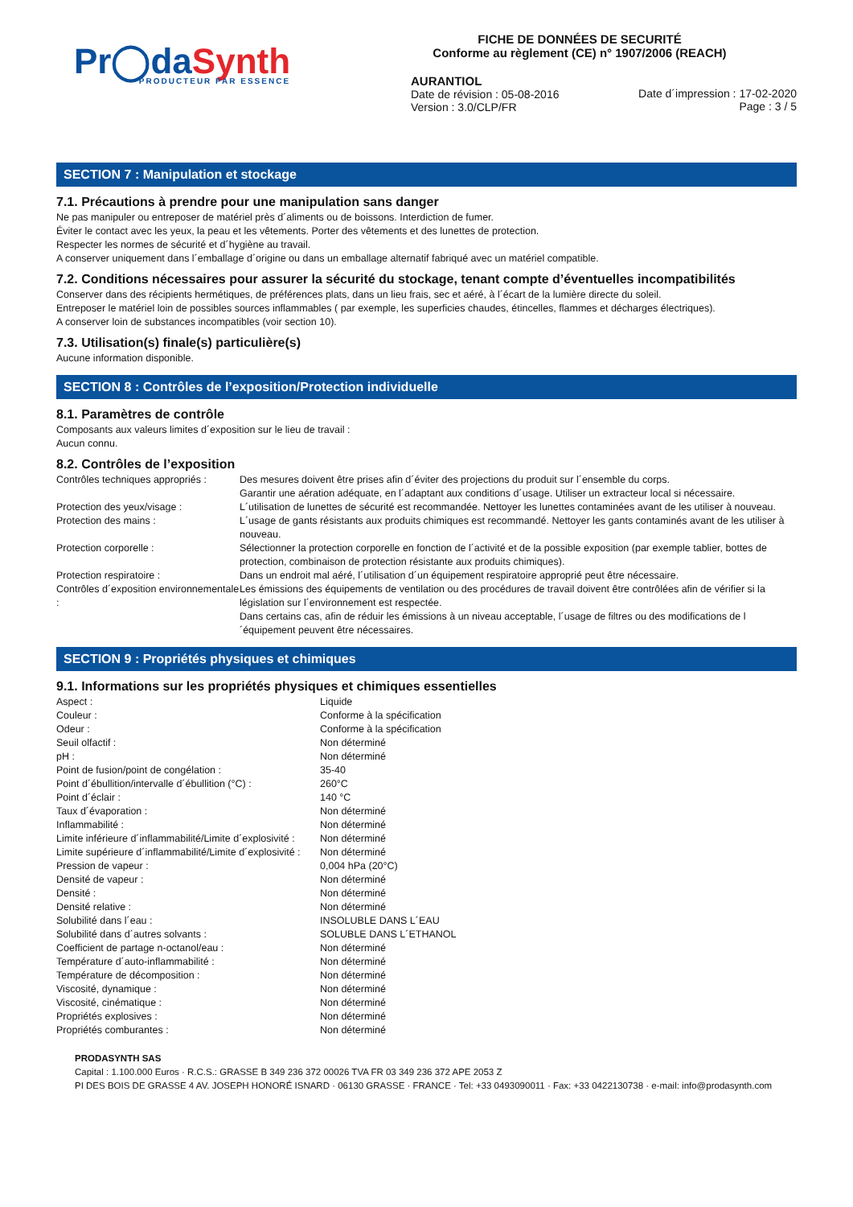Pr◯daSynth
PRODUCTEUR PAR ESSENCE
FICHE DE DONNÉES DE SECURITÉ
Conforme au règlement (CE) n° 1907/2006 (REACH)
AURANTIOL
Date de révision : 05-08-2016
Version : 3.0/CLP/FR
Date d´impression : 17-02-2020
Page : 3 / 5
SECTION 7 : Manipulation et stockage
7.1. Précautions à prendre pour une manipulation sans danger
Ne pas manipuler ou entreposer de matériel près d´aliments ou de boissons. Interdiction de fumer.
Éviter le contact avec les yeux, la peau et les vêtements. Porter des vêtements et des lunettes de protection.
Respecter les normes de sécurité et d´hygiène au travail.
A conserver uniquement dans l´emballage d´origine ou dans un emballage alternatif fabriqué avec un matériel compatible.
7.2. Conditions nécessaires pour assurer la sécurité du stockage, tenant compte d’éventuelles incompatibilités
Conserver dans des récipients hermétiques, de préférences plats, dans un lieu frais, sec et aéré, à l´écart de la lumière directe du soleil.
Entreposer le matériel loin de possibles sources inflammables ( par exemple, les superficies chaudes, étincelles, flammes et décharges électriques).
A conserver loin de substances incompatibles (voir section 10).
7.3. Utilisation(s) finale(s) particulière(s)
Aucune information disponible.
SECTION 8 : Contrôles de l’exposition/Protection individuelle
8.1. Paramètres de contrôle
Composants aux valeurs limites d´exposition sur le lieu de travail :
Aucun connu.
8.2. Contrôles de l’exposition
| Contrôles techniques appropriés : | Des mesures doivent être prises afin d´éviter des projections du produit sur l´ensemble du corps. Garantir une aération adéquate, en l´adaptant aux conditions d´usage. Utiliser un extracteur local si nécessaire. |
| Protection des yeux/visage : | L´utilisation de lunettes de sécurité est recommandée. Nettoyer les lunettes contaminées avant de les utiliser à nouveau. |
| Protection des mains : | L´usage de gants résistants aux produits chimiques est recommandé. Nettoyer les gants contaminés avant de les utiliser à nouveau. |
| Protection corporelle : | Sélectionner la protection corporelle en fonction de l´activité et de la possible exposition (par exemple tablier, bottes de protection, combinaison de protection résistante aux produits chimiques). |
| Protection respiratoire : | Dans un endroit mal aéré, l´utilisation d´un équipement respiratoire approprié peut être nécessaire. |
| Contrôles d´exposition environnementale : | Les émissions des équipements de ventilation ou des procédures de travail doivent être contrôlées afin de vérifier si la législation sur l´environnement est respectée. Dans certains cas, afin de réduir les émissions à un niveau acceptable, l´usage de filtres ou des modifications de l´équipement peuvent être nécessaires. |
SECTION 9 : Propriétés physiques et chimiques
9.1. Informations sur les propriétés physiques et chimiques essentielles
| Aspect : | Liquide |
| Couleur : | Conforme à la spécification |
| Odeur : | Conforme à la spécification |
| Seuil olfactif : | Non déterminé |
| pH : | Non déterminé |
| Point de fusion/point de congélation : | 35-40 |
| Point d´ébullition/intervalle d´ébullition (°C) : | 260°C |
| Point d´éclair : | 140 °C |
| Taux d´évaporation : | Non déterminé |
| Inflammabilité : | Non déterminé |
| Limite inférieure d´inflammabilité/Limite d´explosivité : | Non déterminé |
| Limite supérieure d´inflammabilité/Limite d´explosivité : | Non déterminé |
| Pression de vapeur : | 0,004 hPa (20°C) |
| Densité de vapeur : | Non déterminé |
| Densité : | Non déterminé |
| Densité relative : | Non déterminé |
| Solubilité dans l´eau : | INSOLUBLE DANS L´EAU |
| Solubilité dans d´autres solvants : | SOLUBLE DANS L´ETHANOL |
| Coefficient de partage n-octanol/eau : | Non déterminé |
| Température d´auto-inflammabilité : | Non déterminé |
| Température de décomposition : | Non déterminé |
| Viscosité, dynamique : | Non déterminé |
| Viscosité, cinématique : | Non déterminé |
| Propriétés explosives : | Non déterminé |
| Propriétés comburantes : | Non déterminé |
PRODASYNTH SAS
Capital : 1.100.000 Euros · R.C.S.: GRASSE B 349 236 372 00026 TVA FR 03 349 236 372 APE 2053 Z
PI DES BOIS DE GRASSE 4 AV. JOSEPH HONORÉ ISNARD · 06130 GRASSE · FRANCE · Tel: +33 0493090011 · Fax: +33 0422130738 · e-mail: info@prodasynth.com